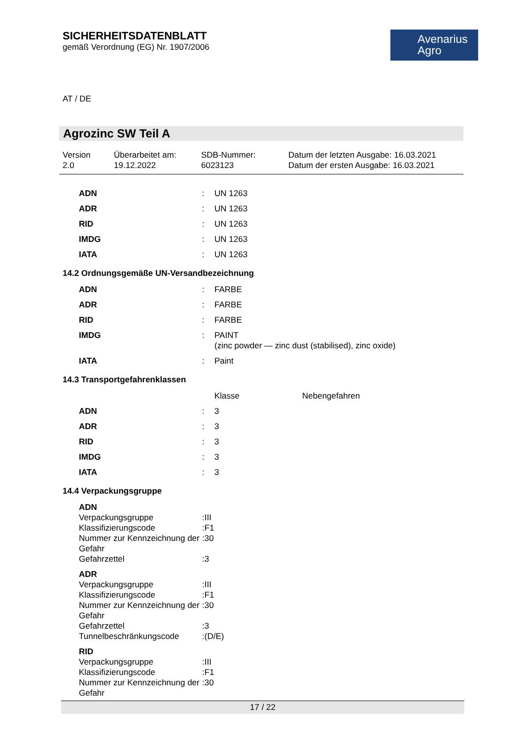SICHERHEITSDATENBLATT
gemäß Verordnung (EG) Nr. 1907/2006
Avenarius
Agro
AT / DE
Agrozinc SW Teil A
| Version 2.0 | Überarbeitet am: 19.12.2022 | SDB-Nummer: 6023123 | Datum der letzten Ausgabe: 16.03.2021 Datum der ersten Ausgabe: 16.03.2021 |
| ADN | : | UN 1263 |
| ADR | : | UN 1263 |
| RID | : | UN 1263 |
| IMDG | : | UN 1263 |
| IATA | : | UN 1263 |
14.2 Ordnungsgemäße UN-Versandbezeichnung
| ADN | : | FARBE |
| ADR | : | FARBE |
| RID | : | FARBE |
| IMDG | : | PAINT (zinc powder — zinc dust (stabilised), zinc oxide) |
| IATA | : | Paint |
14.3 Transportgefahrenklassen
| | | Klasse | Nebengefahren |
| ADN | : | 3 | |
| ADR | : | 3 | |
| RID | : | 3 | |
| IMDG | : | 3 | |
| IATA | : | 3 | |
14.4 Verpackungsgruppe
| ADN | | |
| Verpackungsgruppe | : | III |
| Klassifizierungscode | : | F1 |
| Nummer zur Kennzeichnung der Gefahr | : | 30 |
| Gefahrzettel | : | 3 |
| ADR | | |
| Verpackungsgruppe | : | III |
| Klassifizierungscode | : | F1 |
| Nummer zur Kennzeichnung der Gefahr | : | 30 |
| Gefahrzettel | : | 3 |
| Tunnelbeschränkungscode | : | (D/E) |
| RID | | |
| Verpackungsgruppe | : | III |
| Klassifizierungscode | : | F1 |
| Nummer zur Kennzeichnung der Gefahr | : | 30 |
17 / 22